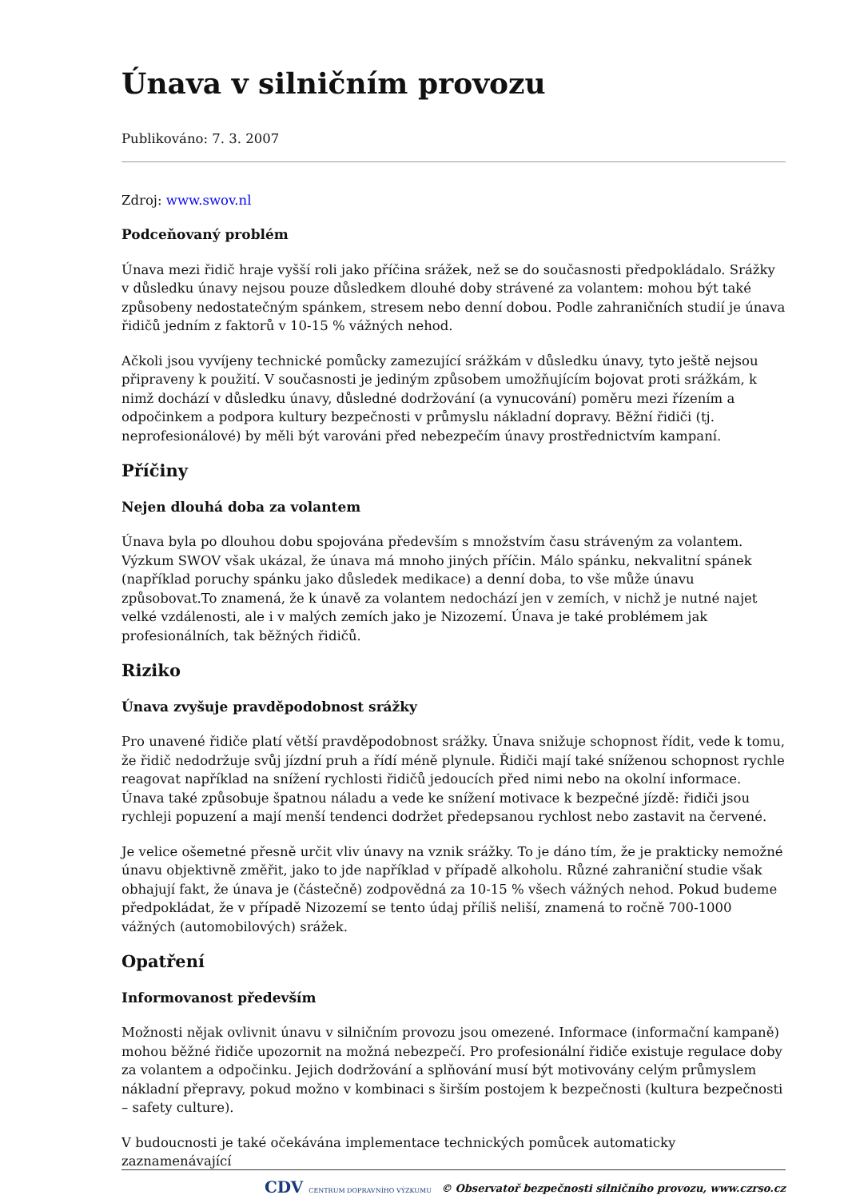Únava v silničním provozu
Publikováno: 7. 3. 2007
Zdroj: www.swov.nl
Podceňovaný problém
Únava mezi řidič hraje vyšší roli jako příčina srážek, než se do současnosti předpokládalo. Srážky v důsledku únavy nejsou pouze důsledkem dlouhé doby strávené za volantem: mohou být také způsobeny nedostatečným spánkem, stresem nebo denní dobou. Podle zahraničních studií je únava řidičů jedním z faktorů v 10-15 % vážných nehod.
Ačkoli jsou vyvíjeny technické pomůcky zamezující srážkám v důsledku únavy, tyto ještě nejsou připraveny k použití. V současnosti je jediným způsobem umožňujícím bojovat proti srážkám, k nimž dochází v důsledku únavy, důsledné dodržování (a vynucování) poměru mezi řízením a odpočinkem a podpora kultury bezpečnosti v průmyslu nákladní dopravy. Běžní řidiči (tj. neprofesionálové) by měli být varováni před nebezpečím únavy prostřednictvím kampaní.
Příčiny
Nejen dlouhá doba za volantem
Únava byla po dlouhou dobu spojována především s množstvím času stráveným za volantem. Výzkum SWOV však ukázal, že únava má mnoho jiných příčin. Málo spánku, nekvalitní spánek (například poruchy spánku jako důsledek medikace) a denní doba, to vše může únavu způsobovat.To znamená, že k únavě za volantem nedochází jen v zemích, v nichž je nutné najet velké vzdálenosti, ale i v malých zemích jako je Nizozemí. Únava je také problémem jak profesionálních, tak běžných řidičů.
Riziko
Únava zvyšuje pravděpodobnost srážky
Pro unavené řidiče platí větší pravděpodobnost srážky. Únava snižuje schopnost řídit, vede k tomu, že řidič nedodržuje svůj jízdní pruh a řídí méně plynule. Řidiči mají také sníženou schopnost rychle reagovat například na snížení rychlosti řidičů jedoucích před nimi nebo na okolní informace. Únava také způsobuje špatnou náladu a vede ke snížení motivace k bezpečné jízdě: řidiči jsou rychleji popuzení a mají menší tendenci dodržet předepsanou rychlost nebo zastavit na červené.
Je velice ošemetné přesně určit vliv únavy na vznik srážky. To je dáno tím, že je prakticky nemožné únavu objektivně změřit, jako to jde například v případě alkoholu. Různé zahraniční studie však obhajují fakt, že únava je (částečně) zodpovědná za 10-15 % všech vážných nehod. Pokud budeme předpokládat, že v případě Nizozemí se tento údaj příliš neliší, znamená to ročně 700-1000 vážných (automobilových) srážek.
Opatření
Informovanost především
Možnosti nějak ovlivnit únavu v silničním provozu jsou omezené. Informace (informační kampaně) mohou běžné řidiče upozornit na možná nebezpečí. Pro profesionální řidiče existuje regulace doby za volantem a odpočinku. Jejich dodržování a splňování musí být motivovány celým průmyslem nákladní přepravy, pokud možno v kombinaci s širším postojem k bezpečnosti (kultura bezpečnosti – safety culture).
V budoucnosti je také očekávána implementace technických pomůcek automaticky zaznamenávající
CDV CENTRUM DOPRAVNÍHO VÝZKUMU © Observatoř bezpečnosti silničního provozu, www.czrso.cz